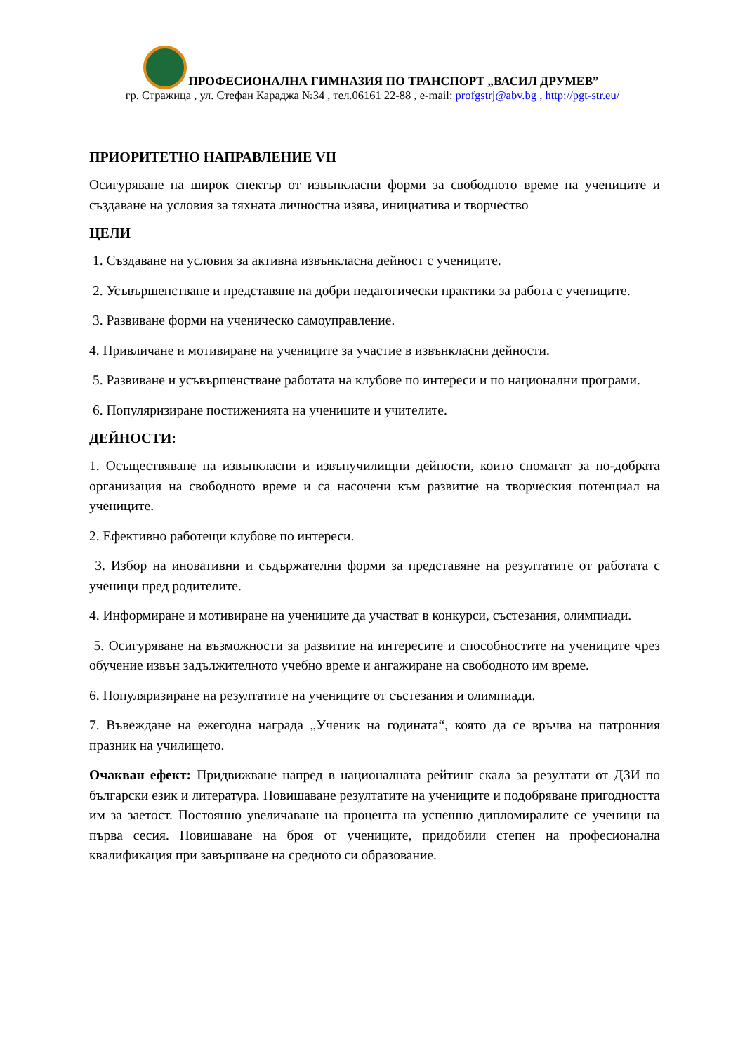ПРОФЕСИОНАЛНА ГИМНАЗИЯ ПО ТРАНСПОРТ „ВАСИЛ ДРУМЕВ”
гр. Стражица , ул. Стефан Караджа №34 , тел.06161 22-88 , e-mail: profgstrj@abv.bg , http://pgt-str.eu/
ПРИОРИТЕТНО НАПРАВЛЕНИЕ VII
Осигуряване на широк спектър от извънкласни форми за свободното време на учениците и създаване на условия за тяхната личностна изява, инициатива и творчество
ЦЕЛИ
1. Създаване на условия за активна извънкласна дейност с учениците.
2. Усъвършенстване и представяне на добри педагогически практики за работа с учениците.
3. Развиване форми на ученическо самоуправление.
4. Привличане и мотивиране на учениците за участие в извънкласни дейности.
5. Развиване и усъвършенстване работата на клубове по интереси и по национални програми.
6. Популяризиране постиженията на учениците и учителите.
ДЕЙНОСТИ:
1. Осъществяване на извънкласни и извънучилищни дейности, които спомагат за по-добрата организация на свободното време и са насочени към развитие на творческия потенциал на учениците.
2. Ефективно работещи клубове по интереси.
3. Избор на иновативни и съдържателни форми за представяне на резултатите от работата с ученици пред родителите.
4. Информиране и мотивиране на учениците да участват в конкурси, състезания, олимпиади.
5. Осигуряване на възможности за развитие на интересите и способностите на учениците чрез обучение извън задължителното учебно време и ангажиране на свободното им време.
6. Популяризиране на резултатите на учениците от състезания и олимпиади.
7. Въвеждане на ежегодна награда „Ученик на годината“, която да се връчва на патронния празник на училището.
Очакван ефект: Придвижване напред в националната рейтинг скала за резултати от ДЗИ по български език и литература. Повишаване резултатите на учениците и подобряване пригодността им за заетост. Постоянно увеличаване на процента на успешно дипломиралите се ученици на първа сесия. Повишаване на броя от учениците, придобили степен на професионална квалификация при завършване на средното си образование.